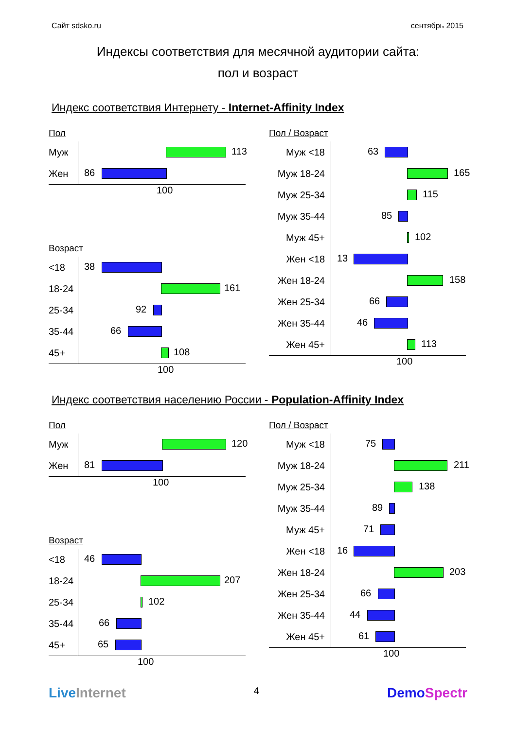Сайт sdsko.ru сентябрь 2015
Индексы соответствия для месячной аудитории сайта:
пол и возраст
Индекс соответствия Интернету - Internet-Affinity Index
Пол
Муж
113
Жен
86
100
Возраст
<18
38
18-24
161
25-34
92
35-44
66
45+
108
100
Пол / Возраст
Муж <18
63
Муж 18-24
165
Муж 25-34
115
Муж 35-44
85
Муж 45+
102
Жен <18
13
Жен 18-24
158
Жен 25-34
66
Жен 35-44
46
Жен 45+
113
100
Индекс соответствия населению России - Population-Affinity Index
Пол
Муж
120
Жен
81
100
Возраст
<18
46
18-24
207
25-34
102
35-44
66
45+
65
100
Пол / Возраст
Муж <18
75
Муж 18-24
211
Муж 25-34
138
Муж 35-44
89
Муж 45+
71
Жен <18
16
Жен 18-24
203
Жен 25-34
66
Жен 35-44
44
Жен 45+
61
100
LiveInternet 4 DemoSpectr